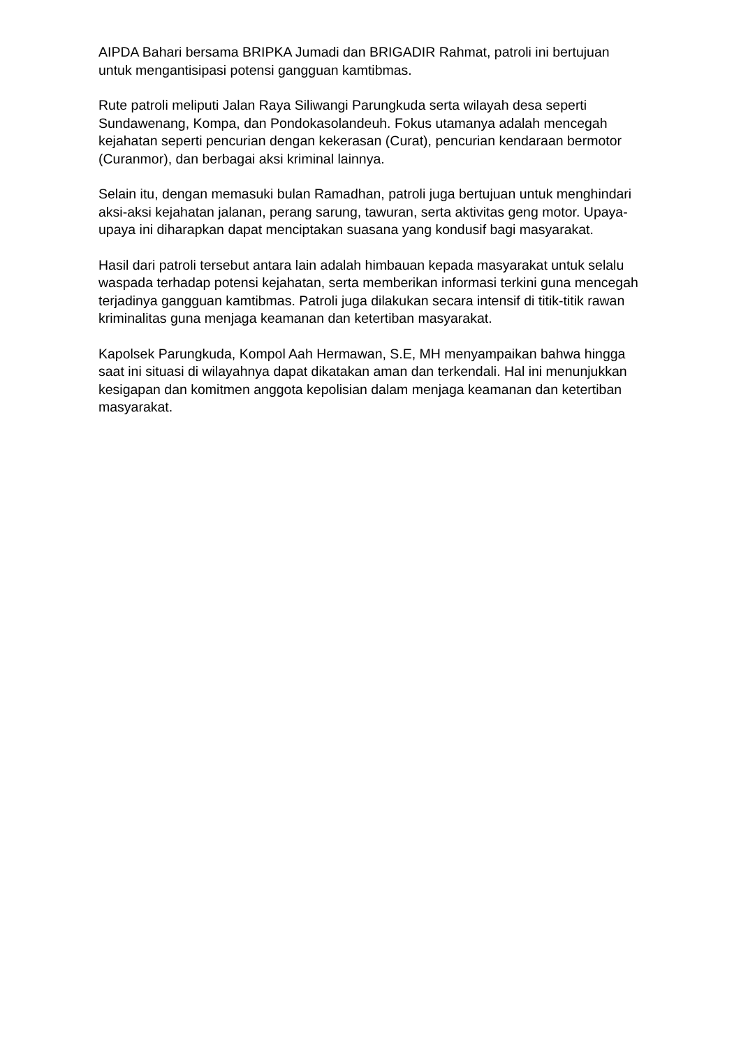AIPDA Bahari bersama BRIPKA Jumadi dan BRIGADIR Rahmat, patroli ini bertujuan untuk mengantisipasi potensi gangguan kamtibmas.
Rute patroli meliputi Jalan Raya Siliwangi Parungkuda serta wilayah desa seperti Sundawenang, Kompa, dan Pondokasolandeuh. Fokus utamanya adalah mencegah kejahatan seperti pencurian dengan kekerasan (Curat), pencurian kendaraan bermotor (Curanmor), dan berbagai aksi kriminal lainnya.
Selain itu, dengan memasuki bulan Ramadhan, patroli juga bertujuan untuk menghindari aksi-aksi kejahatan jalanan, perang sarung, tawuran, serta aktivitas geng motor. Upaya-upaya ini diharapkan dapat menciptakan suasana yang kondusif bagi masyarakat.
Hasil dari patroli tersebut antara lain adalah himbauan kepada masyarakat untuk selalu waspada terhadap potensi kejahatan, serta memberikan informasi terkini guna mencegah terjadinya gangguan kamtibmas. Patroli juga dilakukan secara intensif di titik-titik rawan kriminalitas guna menjaga keamanan dan ketertiban masyarakat.
Kapolsek Parungkuda, Kompol Aah Hermawan, S.E, MH menyampaikan bahwa hingga saat ini situasi di wilayahnya dapat dikatakan aman dan terkendali. Hal ini menunjukkan kesigapan dan komitmen anggota kepolisian dalam menjaga keamanan dan ketertiban masyarakat.